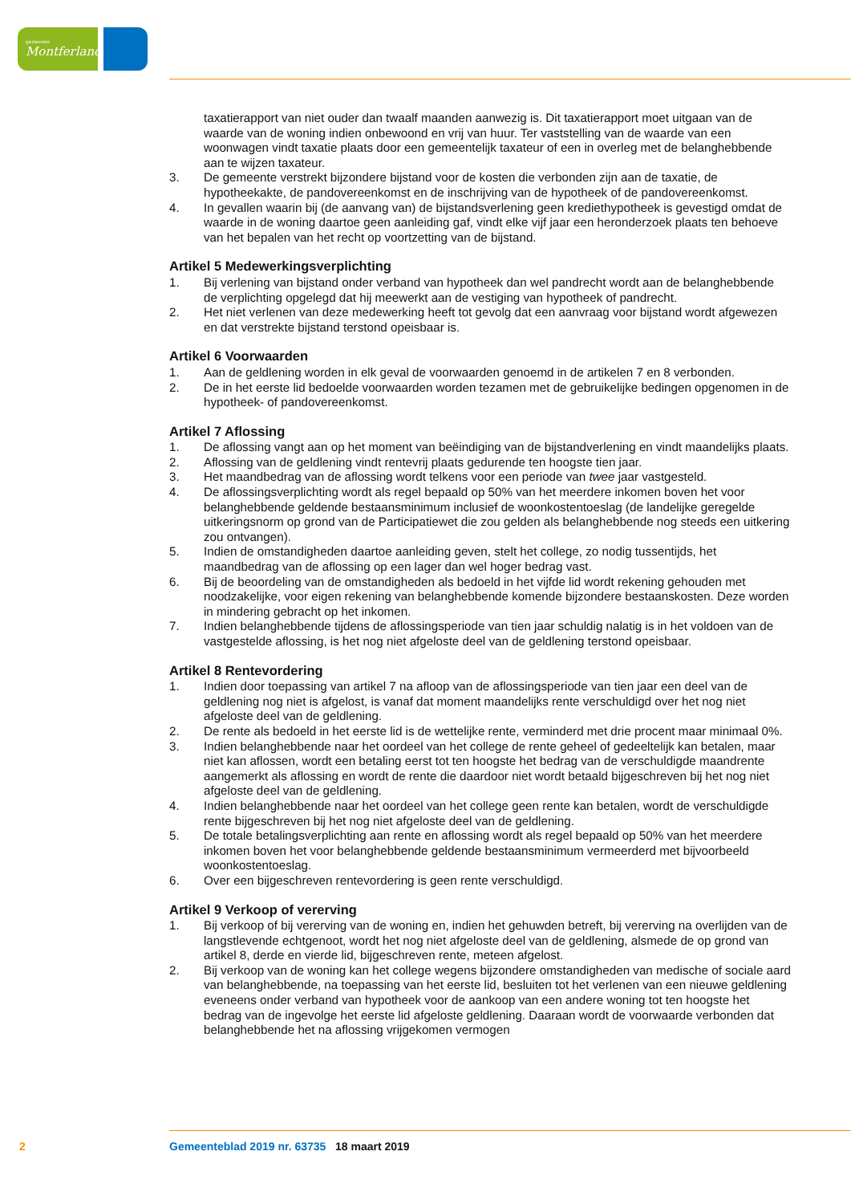gemeente
Montferland
taxatierapport van niet ouder dan twaalf maanden aanwezig is. Dit taxatierapport moet uitgaan van de waarde van de woning indien onbewoond en vrij van huur. Ter vaststelling van de waarde van een woonwagen vindt taxatie plaats door een gemeentelijk taxateur of een in overleg met de belanghebbende aan te wijzen taxateur.
3. De gemeente verstrekt bijzondere bijstand voor de kosten die verbonden zijn aan de taxatie, de hypotheekakte, de pandovereenkomst en de inschrijving van de hypotheek of de pandovereenkomst.
4. In gevallen waarin bij (de aanvang van) de bijstandsverlening geen krediethypotheek is gevestigd omdat de waarde in de woning daartoe geen aanleiding gaf, vindt elke vijf jaar een heronderzoek plaats ten behoeve van het bepalen van het recht op voortzetting van de bijstand.
Artikel 5 Medewerkingsverplichting
1. Bij verlening van bijstand onder verband van hypotheek dan wel pandrecht wordt aan de belanghebbende de verplichting opgelegd dat hij meewerkt aan de vestiging van hypotheek of pandrecht.
2. Het niet verlenen van deze medewerking heeft tot gevolg dat een aanvraag voor bijstand wordt afgewezen en dat verstrekte bijstand terstond opeisbaar is.
Artikel 6 Voorwaarden
1. Aan de geldlening worden in elk geval de voorwaarden genoemd in de artikelen 7 en 8 verbonden.
2. De in het eerste lid bedoelde voorwaarden worden tezamen met de gebruikelijke bedingen opgenomen in de hypotheek- of pandovereenkomst.
Artikel 7 Aflossing
1. De aflossing vangt aan op het moment van beëindiging van de bijstandverlening en vindt maandelijks plaats.
2. Aflossing van de geldlening vindt rentevrij plaats gedurende ten hoogste tien jaar.
3. Het maandbedrag van de aflossing wordt telkens voor een periode van twee jaar vastgesteld.
4. De aflossingsverplichting wordt als regel bepaald op 50% van het meerdere inkomen boven het voor belanghebbende geldende bestaansminimum inclusief de woonkostentoeslag (de landelijke geregelde uitkeringsnorm op grond van de Participatiewet die zou gelden als belanghebbende nog steeds een uitkering zou ontvangen).
5. Indien de omstandigheden daartoe aanleiding geven, stelt het college, zo nodig tussentijds, het maandbedrag van de aflossing op een lager dan wel hoger bedrag vast.
6. Bij de beoordeling van de omstandigheden als bedoeld in het vijfde lid wordt rekening gehouden met noodzakelijke, voor eigen rekening van belanghebbende komende bijzondere bestaanskosten. Deze worden in mindering gebracht op het inkomen.
7. Indien belanghebbende tijdens de aflossingsperiode van tien jaar schuldig nalatig is in het voldoen van de vastgestelde aflossing, is het nog niet afgeloste deel van de geldlening terstond opeisbaar.
Artikel 8 Rentevordering
1. Indien door toepassing van artikel 7 na afloop van de aflossingsperiode van tien jaar een deel van de geldlening nog niet is afgelost, is vanaf dat moment maandelijks rente verschuldigd over het nog niet afgeloste deel van de geldlening.
2. De rente als bedoeld in het eerste lid is de wettelijke rente, verminderd met drie procent maar minimaal 0%.
3. Indien belanghebbende naar het oordeel van het college de rente geheel of gedeeltelijk kan betalen, maar niet kan aflossen, wordt een betaling eerst tot ten hoogste het bedrag van de verschuldigde maandrente aangemerkt als aflossing en wordt de rente die daardoor niet wordt betaald bijgeschreven bij het nog niet afgeloste deel van de geldlening.
4. Indien belanghebbende naar het oordeel van het college geen rente kan betalen, wordt de verschuldigde rente bijgeschreven bij het nog niet afgeloste deel van de geldlening.
5. De totale betalingsverplichting aan rente en aflossing wordt als regel bepaald op 50% van het meerdere inkomen boven het voor belanghebbende geldende bestaansminimum vermeerderd met bijvoorbeeld woonkostentoeslag.
6. Over een bijgeschreven rentevordering is geen rente verschuldigd.
Artikel 9 Verkoop of vererving
1. Bij verkoop of bij vererving van de woning en, indien het gehuwden betreft, bij vererving na overlijden van de langstlevende echtgenoot, wordt het nog niet afgeloste deel van de geldlening, alsmede de op grond van artikel 8, derde en vierde lid, bijgeschreven rente, meteen afgelost.
2. Bij verkoop van de woning kan het college wegens bijzondere omstandigheden van medische of sociale aard van belanghebbende, na toepassing van het eerste lid, besluiten tot het verlenen van een nieuwe geldlening eveneens onder verband van hypotheek voor de aankoop van een andere woning tot ten hoogste het bedrag van de ingevolge het eerste lid afgeloste geldlening. Daaraan wordt de voorwaarde verbonden dat belanghebbende het na aflossing vrijgekomen vermogen
2 Gemeenteblad 2019 nr. 63735 18 maart 2019